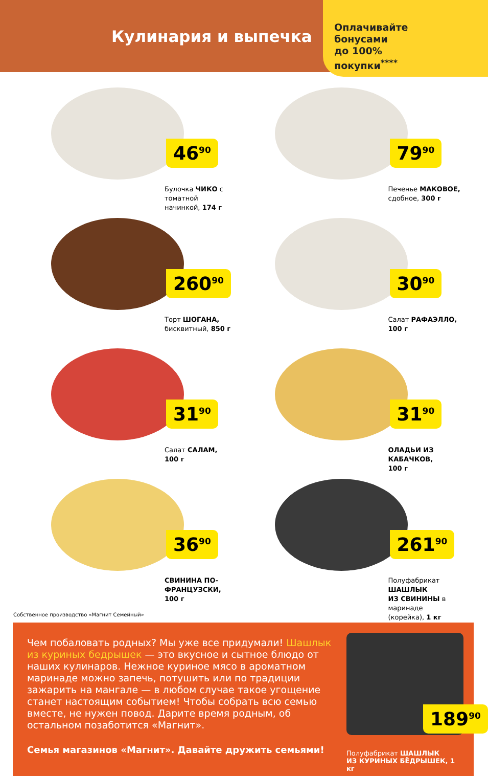Кулинария и выпечка
Оплачивайте
бонусами
до 100%
покупки<sup>****</sup>
46<sup>90</sup>
Булочка ЧИКО с томатной
начинкой, 174 г
79<sup>90</sup>
Печенье МАКОВОЕ,
сдобное, 300 г
260<sup>90</sup>
Торт ШОГАНА,
бисквитный, 850 г
30<sup>90</sup>
Салат РАФАЭЛЛО,
100 г
31<sup>90</sup>
Салат САЛАМ,
100 г
31<sup>90</sup>
ОЛАДЬИ ИЗ КАБАЧКОВ,
100 г
36<sup>90</sup>
СВИНИНА ПО-ФРАНЦУЗСКИ,
100 г
261<sup>90</sup>
Полуфабрикат ШАШЛЫК
ИЗ СВИНИНЫ в маринаде
(корейка), 1 кг
Собственное производство «Магнит Семейный»
Чем побаловать родных? Мы уже все придумали! Шашлык из куриных бедрышек — это вкусное и сытное блюдо от наших кулинаров. Нежное куриное мясо в ароматном маринаде можно запечь, потушить или по традиции зажарить на мангале — в любом случае такое угощение станет настоящим событием! Чтобы собрать всю семью вместе, не нужен повод. Дарите время родным, об остальном позаботится «Магнит».
Семья магазинов «Магнит». Давайте дружить семьями!
189<sup>90</sup>
Полуфабрикат ШАШЛЫК
ИЗ КУРИНЫХ БЁДРЫШЕК, 1 кг